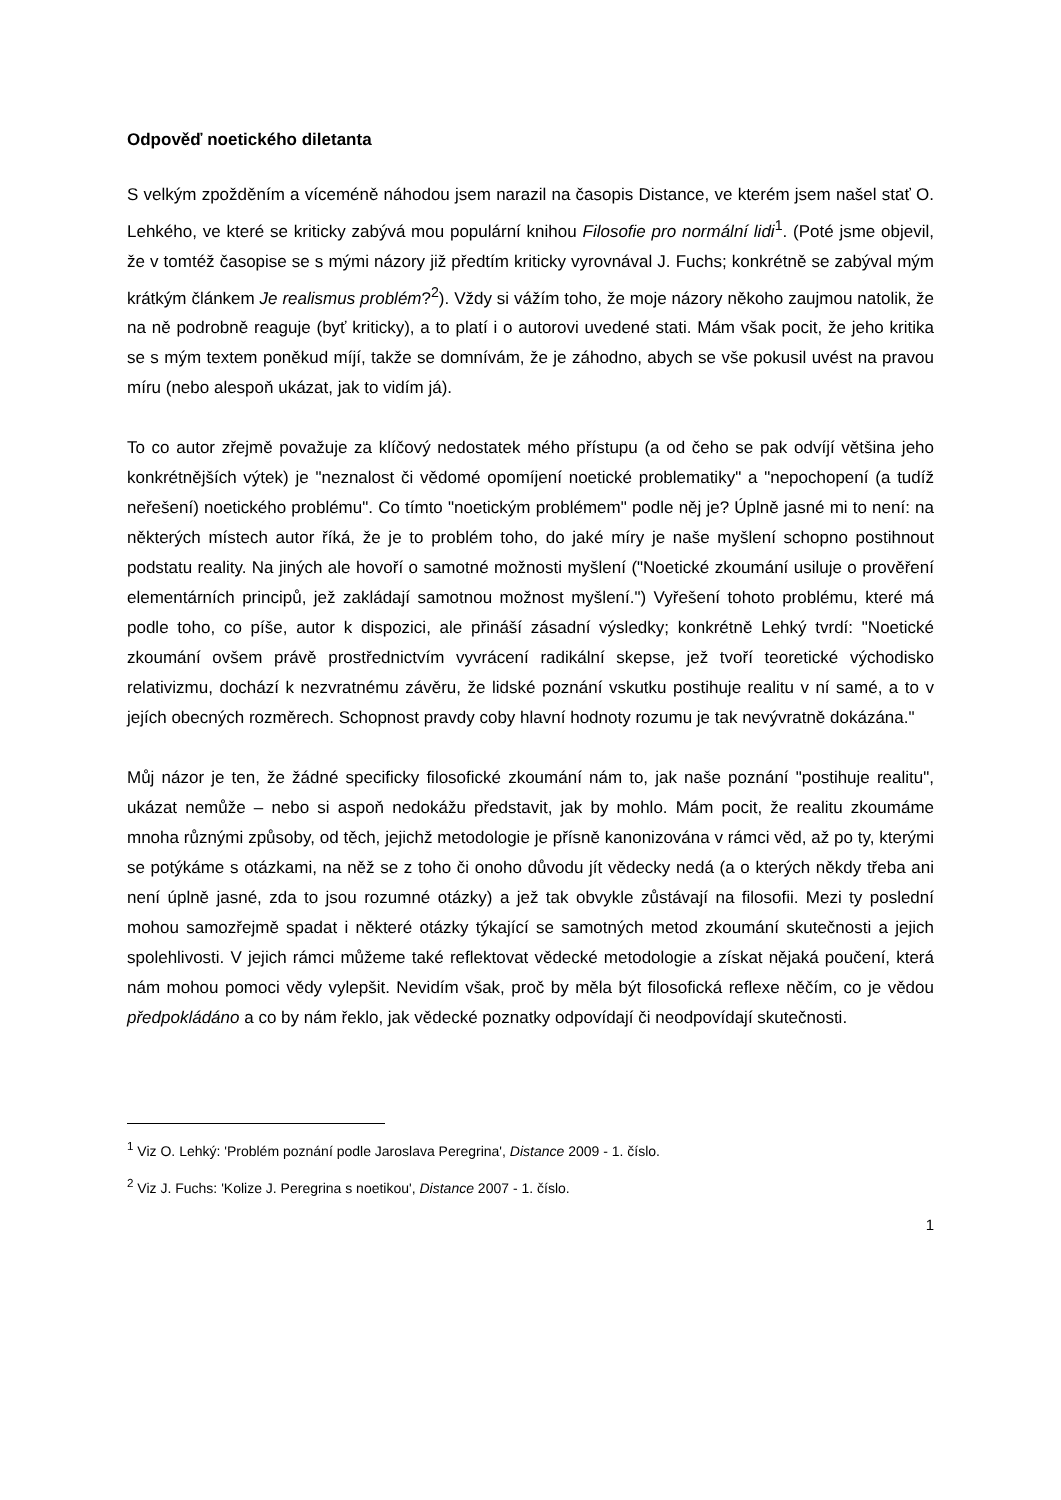Odpověď noetického diletanta
S velkým zpožděním a víceméně náhodou jsem narazil na časopis Distance, ve kterém jsem našel stať O. Lehkého, ve které se kriticky zabývá mou populární knihou Filosofie pro normální lidi<sup>1</sup>. (Poté jsme objevil, že v tomtéž časopise se s mými názory již předtím kriticky vyrovnával J. Fuchs; konkrétně se zabýval mým krátkým článkem Je realismus problém?<sup>2</sup>). Vždy si vážím toho, že moje názory někoho zaujmou natolik, že na ně podrobně reaguje (byť kriticky), a to platí i o autorovi uvedené stati. Mám však pocit, že jeho kritika se s mým textem poněkud míjí, takže se domnívám, že je záhodno, abych se vše pokusil uvést na pravou míru (nebo alespoň ukázat, jak to vidím já).
To co autor zřejmě považuje za klíčový nedostatek mého přístupu (a od čeho se pak odvíjí většina jeho konkrétnějších výtek) je "neznalost či vědomé opomíjení noetické problematiky" a "nepochopení (a tudíž neřešení) noetického problému". Co tímto "noetickým problémem" podle něj je? Úplně jasné mi to není: na některých místech autor říká, že je to problém toho, do jaké míry je naše myšlení schopno postihnout podstatu reality. Na jiných ale hovoří o samotné možnosti myšlení ("Noetické zkoumání usiluje o prověření elementárních principů, jež zakládají samotnou možnost myšlení.") Vyřešení tohoto problému, které má podle toho, co píše, autor k dispozici, ale přináší zásadní výsledky; konkrétně Lehký tvrdí: "Noetické zkoumání ovšem právě prostřednictvím vyvrácení radikální skepse, jež tvoří teoretické východisko relativizmu, dochází k nezvratnému závěru, že lidské poznání vskutku postihuje realitu v ní samé, a to v jejích obecných rozměrech. Schopnost pravdy coby hlavní hodnoty rozumu je tak nevývratně dokázána."
Můj názor je ten, že žádné specificky filosofické zkoumání nám to, jak naše poznání "postihuje realitu", ukázat nemůže – nebo si aspoň nedokážu představit, jak by mohlo. Mám pocit, že realitu zkoumáme mnoha různými způsoby, od těch, jejichž metodologie je přísně kanonizována v rámci věd, až po ty, kterými se potýkáme s otázkami, na něž se z toho či onoho důvodu jít vědecky nedá (a o kterých někdy třeba ani není úplně jasné, zda to jsou rozumné otázky) a jež tak obvykle zůstávají na filosofii. Mezi ty poslední mohou samozřejmě spadat i některé otázky týkající se samotných metod zkoumání skutečnosti a jejich spolehlivosti. V jejich rámci můžeme také reflektovat vědecké metodologie a získat nějaká poučení, která nám mohou pomoci vědy vylepšit. Nevidím však, proč by měla být filosofická reflexe něčím, co je vědou předpokládáno a co by nám řeklo, jak vědecké poznatky odpovídají či neodpovídají skutečnosti.
<sup>1</sup> Viz O. Lehký: 'Problém poznání podle Jaroslava Peregrina', Distance 2009 - 1. číslo.
<sup>2</sup> Viz J. Fuchs: 'Kolize J. Peregrina s noetikou', Distance 2007 - 1. číslo.
1